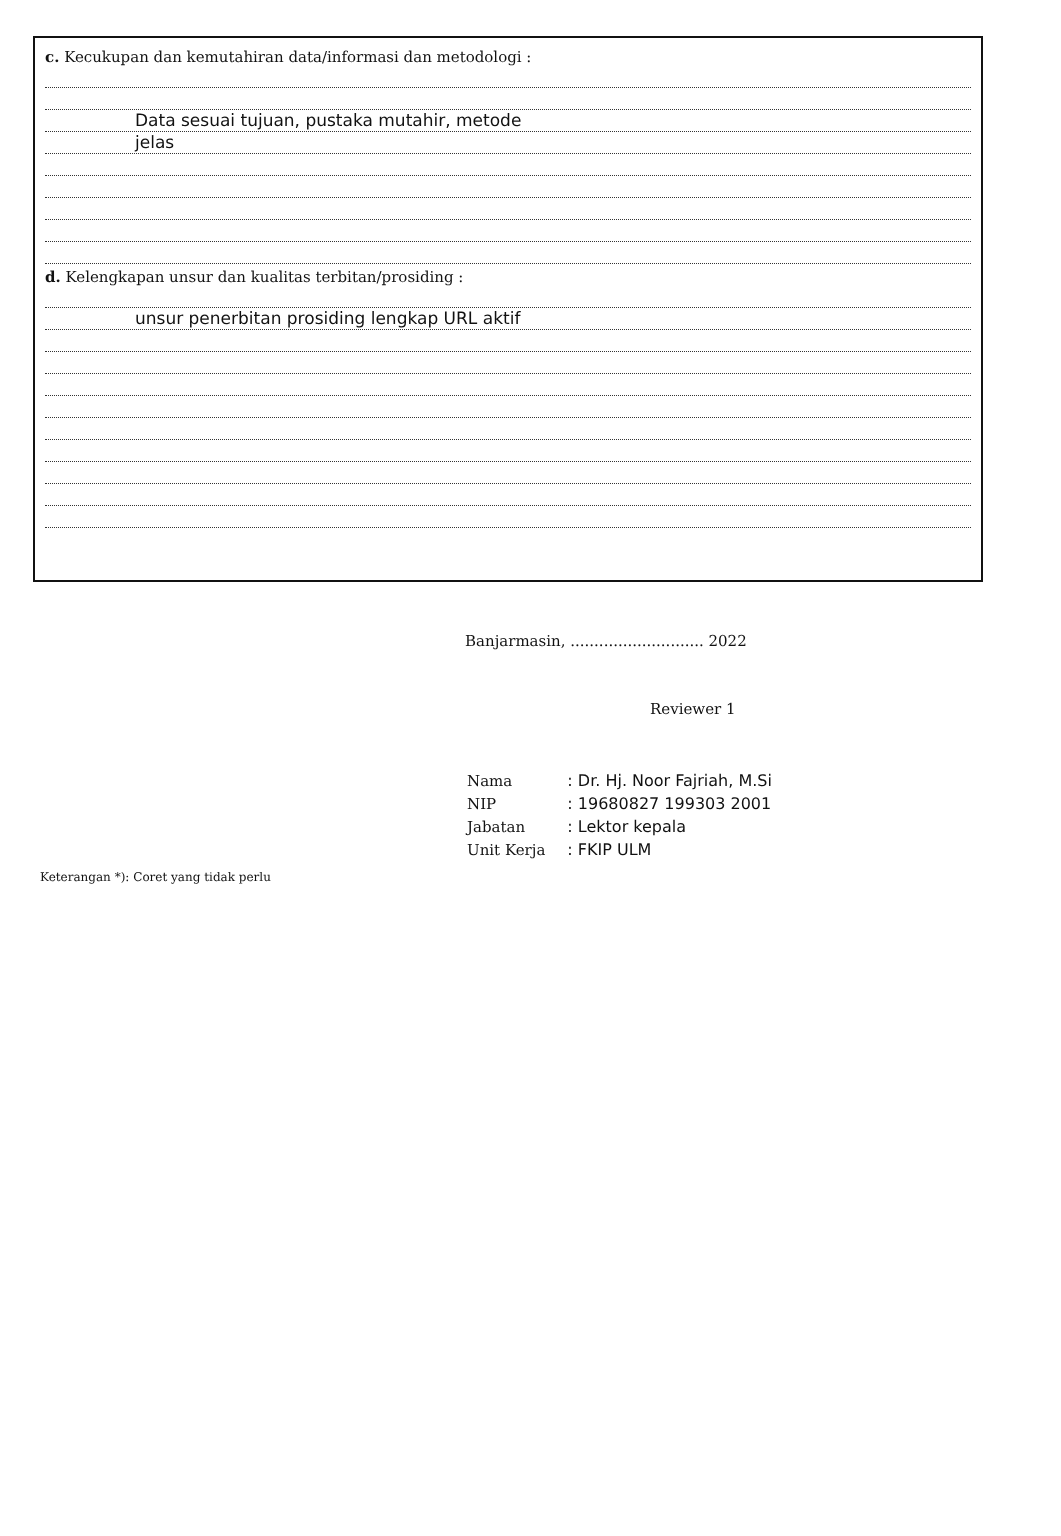c. Kecukupan dan kemutahiran data/informasi dan metodologi :
Data sesuai tujuan, pustaka mutahir, metode
jelas
d. Kelengkapan unsur dan kualitas terbitan/prosiding :
unsur penerbitan prosiding lengkap URL aktif
Banjarmasin, ............................ 2022
Reviewer 1
| Nama | : Dr. Hj. Noor Fajriah, M.Si |
| NIP | : 19680827 199303 2001 |
| Jabatan | : Lektor kepala |
| Unit Kerja | : FKIP ULM |
Keterangan *): Coret yang tidak perlu